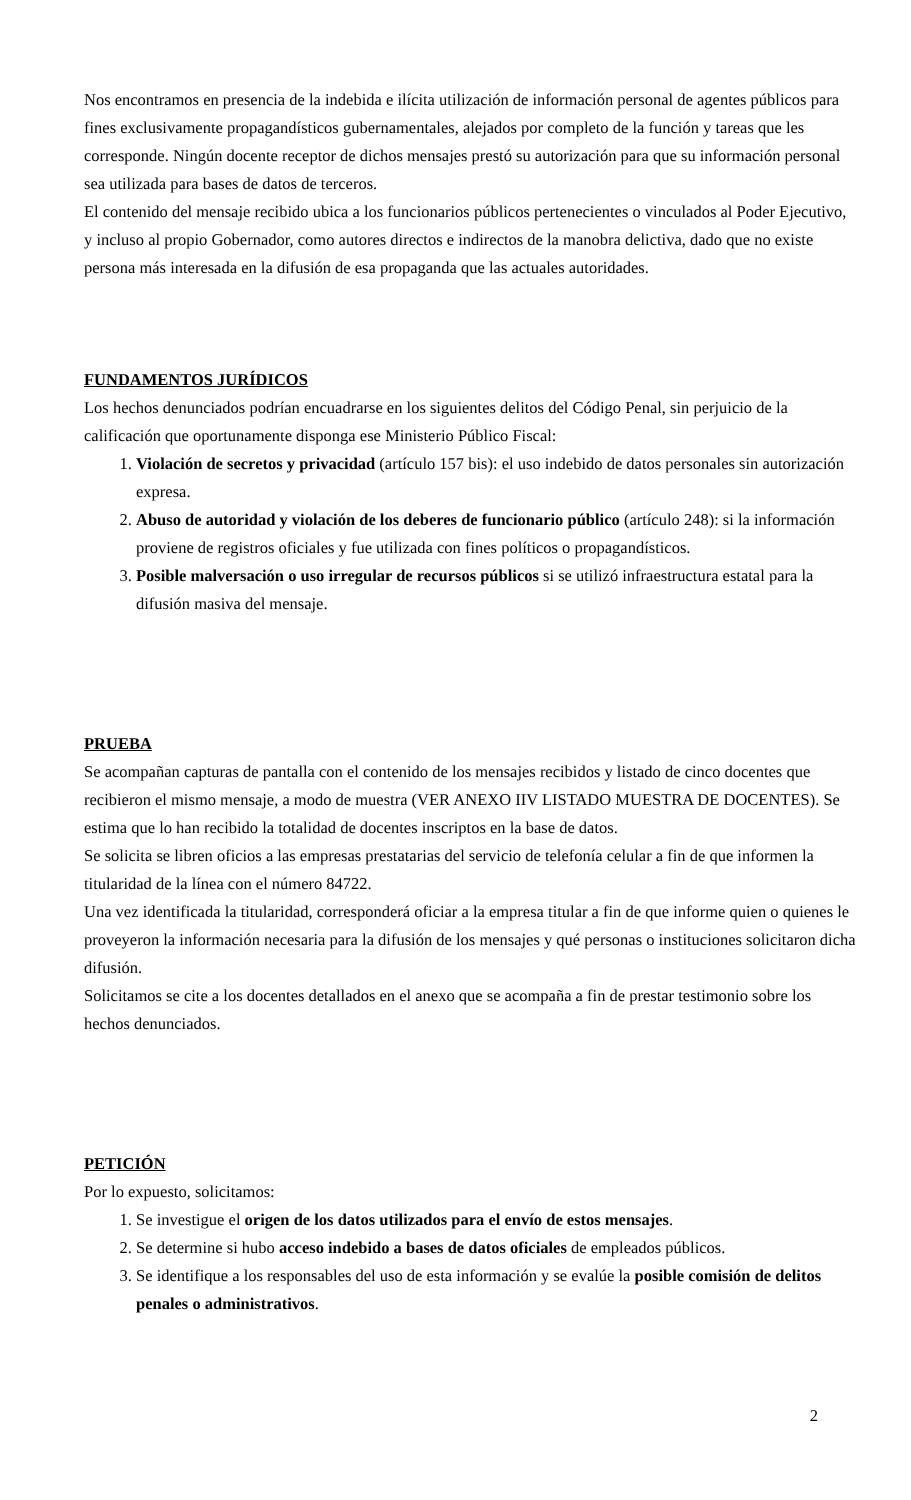Nos encontramos en presencia de la indebida e ilícita utilización de información personal de agentes públicos para fines exclusivamente propagandísticos gubernamentales, alejados por completo de la función y tareas que les corresponde. Ningún docente receptor de dichos mensajes prestó su autorización para que su información personal sea utilizada para bases de datos de terceros.
El contenido del mensaje recibido ubica a los funcionarios públicos pertenecientes o vinculados al Poder Ejecutivo, y incluso al propio Gobernador, como autores directos e indirectos de la manobra delictiva, dado que no existe persona más interesada en la difusión de esa propaganda que las actuales autoridades.
FUNDAMENTOS JURÍDICOS
Los hechos denunciados podrían encuadrarse en los siguientes delitos del Código Penal, sin perjuicio de la calificación que oportunamente disponga ese Ministerio Público Fiscal:
1. Violación de secretos y privacidad (artículo 157 bis): el uso indebido de datos personales sin autorización expresa.
2. Abuso de autoridad y violación de los deberes de funcionario público (artículo 248): si la información proviene de registros oficiales y fue utilizada con fines políticos o propagandísticos.
3. Posible malversación o uso irregular de recursos públicos si se utilizó infraestructura estatal para la difusión masiva del mensaje.
PRUEBA
Se acompañan capturas de pantalla con el contenido de los mensajes recibidos y listado de cinco docentes que recibieron el mismo mensaje, a modo de muestra (VER ANEXO IIV LISTADO MUESTRA DE DOCENTES). Se estima que lo han recibido la totalidad de docentes inscriptos en la base de datos.
Se solicita se libren oficios a las empresas prestatarias del servicio de telefonía celular a fin de que informen la titularidad de la línea con el número 84722.
Una vez identificada la titularidad, corresponderá oficiar a la empresa titular a fin de que informe quien o quienes le proveyeron la información necesaria para la difusión de los mensajes y qué personas o instituciones solicitaron dicha difusión.
Solicitamos se cite a los docentes detallados en el anexo que se acompaña a fin de prestar testimonio sobre los hechos denunciados.
PETICIÓN
Por lo expuesto, solicitamos:
1. Se investigue el origen de los datos utilizados para el envío de estos mensajes.
2. Se determine si hubo acceso indebido a bases de datos oficiales de empleados públicos.
3. Se identifique a los responsables del uso de esta información y se evalúe la posible comisión de delitos penales o administrativos.
2